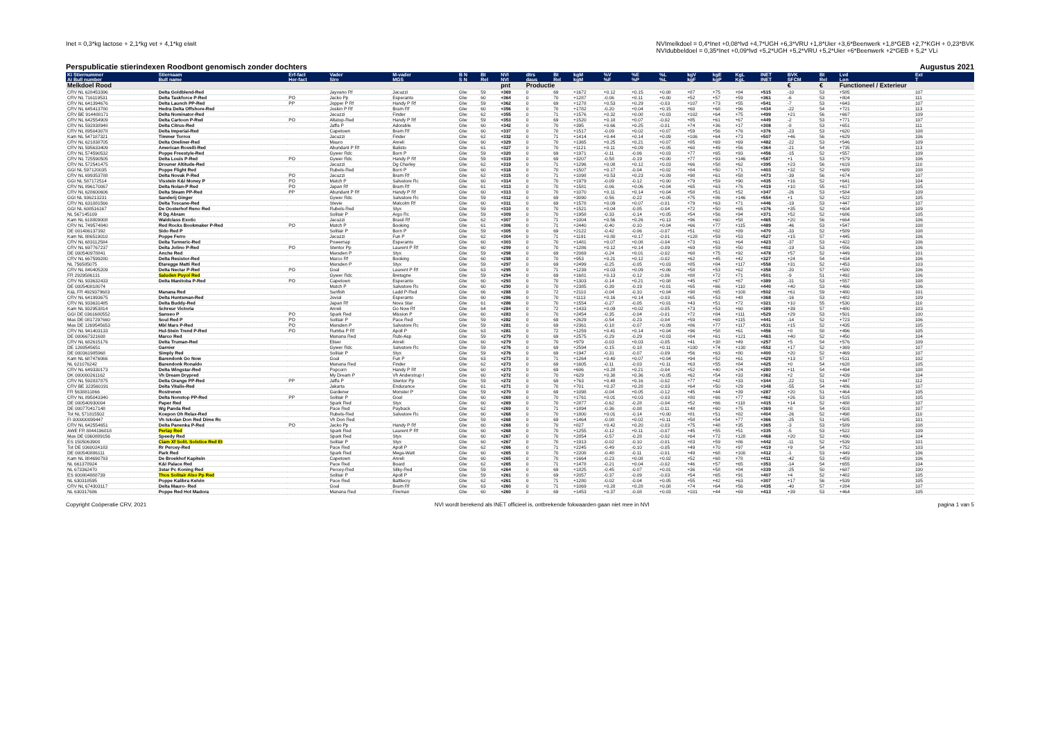Inet = 0,3*kg lactose + 2,1*kg vet + 4,1*kg eiwit
NVImelkdoel = 0,4*Inet +0,08*lvd +4,7*UGH +6,3*VRU +1,8*Uier +3,6*Beenwerk +1,8*GEB +2,7*KGH + 0,23*BVK
NVIdubbeldoel = 0,35*Inet +0,09*lvd +5,2*UGH +5,2*VRU +5,2*Uier +6*Beenwerk +2*GEB + 5,2* VLi
Perspublicatie stierindexen Roodbont genomisch zonder dochters
Augustus 2021
| Ki Stiernummer | Stiernaam | Erf-fact | Vader | M-vader | B N | Bt | NVI | dtrs | Bt | kgM | %V | %E | %L | kgV | kgE | KgL | INET | BVK | Bt | Lvd | Ext |
| --- | --- | --- | --- | --- | --- | --- | --- | --- | --- | --- | --- | --- | --- | --- | --- | --- | --- | --- | --- | --- | --- |
| Ai Bull number | Bull name | Her-fact | Sire | MGS | S N | Rel | NVI | daus | Rel | kgM | %F | %P | %L | kgF | kgP | KgL | INET | SFCM | Rel | Lon | T |
| Melkdoel Rood | | | | | | | pnt | Productie | | | | | | | | | | € | € | Functioneel / Exterieur | |
| CRV NL 628453396 | Delta Goldblend-Red | | Jayvano Rf | Jacuzzi | Glw | 59 | +369 | 0 | 69 | +1672 | +0.12 | +0.15 | +0.08 | +87 | +75 | +84 | +515 | -10 | 53 | +585 | 107 |
| CRV NL 716119531 | Delta Taskforce P-Red | PO | Jacko Pp | Esperanto | Glw | 60 | +364 | 0 | 70 | +1287 | -0.06 | +0.11 | +0.00 | +52 | +57 | +59 | +361 | -6 | 53 | +804 | 111 |
| CRV NL 641394676 | Delta Launch PP-Red | PP | Jopper P Rf | Handy P Rf | Glw | 59 | +362 | 0 | 69 | +1278 | +0.53 | +0.29 | -0.03 | +107 | +73 | +55 | +541 | -7 | 53 | +643 | 107 |
| CRV NL 645413780 | Hedra Delta Offshore-Red | | Joskin P Rf | Bram Rf | Glw | 60 | +356 | 0 | 70 | +1782 | -0.20 | +0.04 | +0.15 | +60 | +68 | +96 | +434 | -22 | 54 | +721 | 113 |
| CRV BE 914488171 | Delta Nominator-Red | | Jacuzzi | Finder | Glw | 62 | +355 | 0 | 71 | +1576 | +0.32 | +0.08 | +0.03 | +102 | +64 | +75 | +499 | +21 | 56 | +667 | 109 |
| CRV NL 642554909 | Delta Cartoon P-Red | PO | Altatop-Red | Handy P Rf | Glw | 59 | +353 | 0 | 69 | +1520 | +0.18 | +0.07 | -0.02 | +85 | +61 | +67 | +449 | -2 | 53 | +771 | 107 |
| CRV NL 592838948 | Delta Citrus-Red | | Jaffa P | Adorable | Glw | 60 | +342 | 0 | 70 | +395 | +0.66 | +0.25 | -0.01 | +74 | +36 | +17 | +308 | -8 | 53 | +651 | 111 |
| CRV NL 895043078 | Delta Imperial-Red | | Capetown | Bram Rf | Glw | 60 | +337 | 0 | 70 | +1517 | -0.09 | +0.02 | +0.07 | +59 | +56 | +76 | +376 | -23 | 53 | +620 | 108 |
| Kam NL 547187321 | Timmer Torrox | | Jacuzzi | Finder | Glw | 62 | +332 | 0 | 71 | +1414 | +0.44 | +0.14 | +0.09 | +106 | +64 | +73 | +507 | +46 | 56 | +629 | 106 |
| CRV NL 621838705 | Delta Oneliner-Red | | Mauro | Anreli | Glw | 60 | +329 | 0 | 70 | +1365 | +0.25 | +0.21 | +0.07 | +85 | +69 | +69 | +482 | -22 | 53 | +546 | 109 |
| CRV NL 595633409 | American Rovelli-Red | | Abundant P Rf | Balisto | Glw | 61 | +327 | 0 | 70 | +1121 | +0.11 | +0.09 | +0.05 | +60 | +49 | +56 | +364 | -21 | 54 | +735 | 113 |
| CRV NL 574590532 | Poppe Freestyle-Red | | Gywer Rdc | Born P | Glw | 59 | +320 | 0 | 69 | +1971 | -0.11 | -0.06 | +0.03 | +77 | +65 | +93 | +456 | -15 | 52 | +557 | 109 |
| CRV NL 725590505 | Delta Louis P-Red | PO | Gywer Rdc | Handy P Rf | Glw | 59 | +319 | 0 | 69 | +3207 | -0.58 | -0.19 | +0.00 | +77 | +93 | +146 | +587 | +1 | 53 | +579 | 106 |
| CRV NL 572541475 | Drouner Altitude-Red | | Jacuzzi | Dg Charley | Glw | 62 | +319 | 0 | 71 | +1296 | +0.08 | +0.12 | +0.03 | +66 | +58 | +62 | +395 | +23 | 56 | +619 | 110 |
| GGI NL 597120035 | Poppe Flight Red | | Rubels-Red | Born P | Glw | 60 | +318 | 0 | 70 | +1507 | +0.17 | -0.04 | +0.02 | +84 | +50 | +71 | +403 | +32 | 52 | +689 | 108 |
| CRV NL 699353788 | Delta Novak P-Red | PO | Jacuzzi | Bram Rf | Glw | 62 | +315 | 0 | 71 | +1098 | +0.53 | +0.23 | +0.09 | +98 | +61 | +58 | +473 | -39 | 56 | +674 | 107 |
| GGI NL 587172514 | Visstein K&I Money P | PO | Match P | Salvatore Rc | Glw | 60 | +314 | 0 | 70 | +1979 | -0.09 | -0.12 | +0.00 | +79 | +59 | +90 | +435 | +16 | 52 | +641 | 104 |
| CRV NL 896170067 | Delta Nolan-P Red | PO | Japan Rf | Bram Rf | Glw | 61 | +313 | 0 | 70 | +1581 | -0.06 | +0.06 | +0.04 | +65 | +63 | +76 | +419 | +10 | 55 | +617 | 105 |
| CRV NL 628600606 | Delta Steam PP-Red | PP | Abundant P Rf | Handy P Rf | Glw | 60 | +313 | 0 | 70 | +1070 | +0.11 | +0.14 | +0.04 | +58 | +51 | +52 | +347 | -26 | 53 | +584 | 109 |
| GGI NL 936213231 | Sanderij Ginger | | Gywer Rdc | Salvatore Rc | Glw | 59 | +312 | 0 | 69 | +3090 | -0.56 | -0.22 | +0.05 | +75 | +86 | +146 | +554 | +1 | 52 | +522 | 105 |
| CRV NL 631081566 | Delta Toscane-Red | | Stevie | Malcolm Rf | Glw | 60 | +311 | 0 | 69 | +1578 | +0.09 | +0.07 | -0.01 | +79 | +63 | +71 | +446 | -19 | 53 | +447 | 107 |
| GGI NL 608516167 | De Oosterhof Reno Red | | Rubels-Red | Styx | Glw | 59 | +310 | 0 | 70 | +1521 | +0.04 | -0.05 | -0.04 | +72 | +50 | +65 | +376 | +35 | 52 | +604 | 109 |
| NL 567145109 | R Dg Abram | | Solitair P | Argo Rc | Glw | 59 | +309 | 0 | 70 | +1958 | -0.33 | -0.14 | +0.05 | +54 | +56 | +94 | +371 | +52 | 52 | +686 | 105 |
| Kam NL 618809008 | Waldclass Exotic | | Jacuzzi | Brasil Rf | Glw | 62 | +307 | 0 | 71 | +1004 | +0.56 | +0.26 | +0.13 | +96 | +60 | +58 | +465 | +20 | 56 | +664 | 106 |
| CRV NL 749574840 | Red Rocks Bookmaker P-Red | PO | Match P | Booking | Glw | 61 | +306 | 0 | 71 | +2440 | -0.40 | -0.10 | +0.04 | +66 | +77 | +115 | +489 | -46 | 53 | +547 | 108 |
| DE 001406137392 | Sido Red P | | Solitair P | Born P | Glw | 59 | +305 | 0 | 69 | +2122 | -0.42 | -0.06 | -0.07 | +51 | +82 | +89 | +470 | -33 | 52 | +589 | 108 |
| Kam NL 886519010 | Poppe Ferro | | Jacuzzi | Fun P | Glw | 62 | +304 | 0 | 71 | +1191 | +0.80 | +0.17 | -0.01 | +128 | +59 | +53 | +527 | +15 | 57 | +445 | 106 |
| CRV NL 683112584 | Delta Turmeric-Red | | Powernap | Esperanto | Glw | 60 | +303 | 0 | 70 | +1481 | +0.07 | +0.08 | -0.04 | +73 | +61 | +64 | +423 | -37 | 53 | +422 | 106 |
| CRV NL 697767237 | Delta Jolino P-Red | PO | Stentor Pp | Laurent P Rf | Glw | 60 | +299 | 0 | 70 | +1286 | +0.12 | +0.14 | -0.09 | +69 | +59 | +50 | +402 | -19 | 53 | +556 | 106 |
| DE 000540978841 | Anche Red | | Marsden P | Styx | Glw | 59 | +298 | 0 | 69 | +2069 | -0.24 | +0.01 | -0.02 | +68 | +75 | +92 | +478 | +57 | 52 | +449 | 101 |
| CRV NL 667599280 | Delta Resistor-Red | | Marco Rf | Booking | Glw | 60 | +298 | 0 | 70 | +953 | +0.21 | +0.12 | -0.02 | +62 | +45 | +42 | +327 | +24 | 54 | +434 | 106 |
| NL 756585075 | Etaregge Matti Red | | Marsden P | Styx | Glw | 59 | +297 | 0 | 69 | +2499 | -0.25 | -0.05 | +0.03 | +85 | +84 | +117 | +558 | +31 | 52 | +453 | 103 |
| CRV NL 840405209 | Delta Nectar P-Red | PO | Goal | Laurent P Rf | Glw | 63 | +295 | 0 | 71 | +1239 | +0.03 | +0.09 | +0.06 | +58 | +53 | +62 | +358 | -20 | 57 | +580 | 106 |
| FR 2929586131 | Saluden Puyol Red | | Gywer Rdc | Bretagne | Glw | 59 | +294 | 0 | 69 | +1681 | +0.13 | -0.12 | -0.06 | +88 | +72 | +71 | +501 | -9 | 51 | +492 | 106 |
| CRV NL 933632433 | Delta Manitoba P-Red | PO | Capetown | Esperanto | Glw | 60 | +293 | 0 | 70 | +1303 | -0.14 | +0.21 | +0.08 | +45 | +67 | +67 | +389 | -31 | 53 | +557 | 108 |
| DE 000540818074 | | | Match P | Salvatore Rc | Glw | 60 | +290 | 0 | 70 | +2385 | -0.39 | -0.19 | +0.01 | +65 | +66 | +110 | +440 | +40 | 53 | +466 | 106 |
| K&L FR 4929379683 | Manana Red | | Sunfish | Ladd P-Red | Glw | 66 | +288 | 0 | 72 | +2110 | -0.04 | -0.10 | +0.04 | +98 | +65 | +100 | +502 | +61 | 59 | +480 | 101 |
| CRV NL 641993675 | Delta Huntsman-Red | | Jovial | Esperanto | Glw | 60 | +286 | 0 | 70 | +1113 | +0.16 | +0.14 | -0.03 | +65 | +53 | +48 | +368 | -16 | 53 | +482 | 109 |
| CRV NL 933631485 | Delta Buddy-Red | | Japan Rf | Nova Star | Glw | 61 | +286 | 0 | 70 | +1554 | -0.27 | -0.05 | +0.01 | +43 | +51 | +72 | +321 | +10 | 55 | +530 | 110 |
| Kam NL 932953814 | Schreur Victoria | | Anreli | Go Now Rf | Glw | 64 | +284 | 0 | 72 | +1433 | +0.09 | +0.02 | -0.05 | +73 | +53 | +60 | +389 | +39 | 57 | +480 | 103 |
| GGI DE 0361680552 | Sanseo P | PO | Spark Red | Mission P | Glw | 60 | +283 | 0 | 70 | +2454 | -0.35 | -0.04 | -0.01 | +72 | +84 | +111 | +529 | +29 | 53 | +501 | 100 |
| Mas DE 0817297660 | Soul Red P | PO | Solitair P | Pace Red | Glw | 59 | +282 | 0 | 69 | +2629 | -0.54 | -0.23 | -0.04 | +59 | +69 | +115 | +441 | -14 | 52 | +723 | 106 |
| Mas DE 1269545653 | Mbl Mars P-Red | PO | Marsden P | Salvatore Rc | Glw | 59 | +281 | 0 | 69 | +2361 | -0.18 | -0.07 | +0.09 | +86 | +77 | +117 | +531 | +15 | 52 | +435 | 105 |
| CRV NL 941403133 | Hul-Stein Trend P-Red | PO | Rumba P Rf | Apoll P | Glw | 63 | +281 | 0 | 72 | +1259 | +0.41 | +0.14 | +0.04 | +96 | +58 | +61 | +456 | +8 | 58 | +496 | 105 |
| DE 000667321608 | Marco Red | | Manana Red | Rubi-Asp | Glw | 59 | +279 | 0 | 69 | +2575 | -0.29 | -0.29 | +0.03 | +84 | +61 | +121 | +463 | +40 | 52 | +450 | 104 |
| CRV NL 682615176 | Delta Truman-Red | | Eliser | Anreli | Glw | 60 | +279 | 0 | 70 | +979 | -0.03 | +0.03 | -0.05 | +41 | +38 | +49 | +257 | +5 | 54 | +576 | 109 |
| DE 1269545651 | Garnier | | Gywer Rdc | Salvatore Rc | Glw | 59 | +276 | 0 | 69 | +2594 | -0.15 | -0.18 | +0.11 | +100 | +74 | +130 | +552 | +17 | 52 | +369 | 107 |
| DE 000361985968 | Simply Red | | Solitair P | Styx | Glw | 59 | +276 | 0 | 69 | +1947 | -0.31 | -0.07 | -0.09 | +56 | +63 | +80 | +400 | +20 | 52 | +469 | 107 |
| Kam NL 687476066 | Barendonk Go Now | | Goal | Fun P | Glw | 63 | +273 | 0 | 71 | +1264 | +0.40 | +0.07 | +0.04 | +94 | +52 | +61 | +429 | +13 | 57 | +511 | 102 |
| NL 621076242 | Barendonk Ronaldo | | Manana Red | Finder | Glw | 62 | +273 | 0 | 69 | +1605 | -0.11 | -0.03 | +0.11 | +63 | +55 | +84 | +425 | +0 | 54 | +628 | 105 |
| CRV NL 649330173 | Delta Wingstar-Red | | Popcorn | Handy P Rf | Glw | 60 | +273 | 0 | 69 | +606 | +0.28 | +0.21 | -0.04 | +52 | +40 | +24 | +280 | +11 | 54 | +494 | 108 |
| DK 000000261162 | Vh Dream Drypred | | My Dream P | Vh Anderstrup I | Glw | 60 | +272 | 0 | 70 | +629 | +0.38 | +0.36 | +0.05 | +62 | +54 | +33 | +362 | +2 | 52 | +439 | 104 |
| CRV NL 592837875 | Delta Orange PP-Red | PP | Jaffa P | Stentor Pp | Glw | 59 | +272 | 0 | 69 | +763 | +0.48 | +0.16 | -0.02 | +77 | +42 | +33 | +344 | -22 | 51 | +447 | 112 |
| CRV BE 323560191 | Delta Vitalis-Red | | Jakarta | Endurance | Glw | 61 | +271 | 0 | 70 | +701 | +0.37 | +0.28 | -0.03 | +64 | +50 | +29 | +348 | -55 | 54 | +486 | 107 |
| FR 5638811866 | Rostrenen | | Gardener | Monster P | Glw | 59 | +270 | 0 | 69 | +1098 | -0.04 | +0.05 | -0.12 | +45 | +44 | +39 | +287 | +20 | 51 | +464 | 105 |
| CRV NL 895043340 | Delta Nonstop PP-Red | PP | Solitair P | Goal | Glw | 60 | +269 | 0 | 70 | +1761 | +0.01 | +0.03 | -0.03 | +80 | +66 | +77 | +462 | +26 | 53 | +515 | 105 |
| DE 000540930004 | Paper Red | | Spark Red | Styx | Glw | 60 | +269 | 0 | 70 | +2877 | -0.62 | -0.28 | -0.04 | +52 | +66 | +118 | +415 | +14 | 52 | +488 | 107 |
| DE 000770417148 | Wg Panda Red | | Pace Red | Payback | Glw | 62 | +269 | 0 | 71 | +1894 | -0.36 | -0.08 | -0.11 | +48 | +60 | +75 | +369 | +8 | 54 | +503 | 107 |
| Tot NL 571815502 | Koepon Oh Relax-Red | | Rubels-Red | Salvatore Rc | Glw | 60 | +268 | 0 | 70 | +1800 | +0.01 | -0.14 | +0.00 | +81 | +51 | +82 | +404 | -26 | 52 | +498 | 110 |
| FI 000000099447 | Vh Iskolan Don Red Dime Rc | | Vh Don Red | | Glw | 59 | +268 | 0 | 69 | +1464 | -0.08 | +0.02 | +0.11 | +58 | +54 | +77 | +366 | -25 | 51 | +585 | 101 |
| CRV NL 642554651 | Delta Panenka P-Red | PO | Jacko Pp | Handy P Rf | Glw | 60 | +268 | 0 | 70 | +827 | +0.42 | +0.20 | -0.03 | +75 | +48 | +35 | +365 | -3 | 53 | +589 | 108 |
| AWE FR 8844196818 | Perlay Red | | Spark Red | Laurent P Rf | Glw | 60 | +268 | 0 | 70 | +1255 | -0.12 | +0.11 | -0.07 | +45 | +55 | +51 | +335 | -5 | 53 | +522 | 109 |
| Mas DE 0360889156 | Speedy Red | | Spark Red | Styx | Glw | 60 | +267 | 0 | 70 | +2854 | -0.57 | -0.28 | -0.02 | +64 | +72 | +128 | +468 | +20 | 52 | +490 | 104 |
| ES 1505063900 | Ciam Xf Solit. Solstice Red Et | | Solitair P | Styx | Glw | 60 | +267 | 0 | 70 | +1913 | -0.02 | -0.10 | -0.01 | +83 | +59 | +86 | +442 | -11 | 52 | +539 | 101 |
| Tot DE 0360024183 | Rr Percey-Red | | Pace Red | Apoll P | Glw | 62 | +266 | 0 | 71 | +2245 | -0.49 | -0.10 | -0.05 | +49 | +70 | +97 | +419 | +9 | 54 | +752 | 103 |
| DE 000540886111 | Park Red | | Spark Red | Mega-Watt | Glw | 60 | +265 | 0 | 70 | +2208 | -0.48 | -0.11 | -0.01 | +49 | +68 | +100 | +412 | -1 | 53 | +449 | 106 |
| Kam NL 884690793 | De Broekhof Kapitein | | Capetown | Anreli | Glw | 60 | +265 | 0 | 70 | +1664 | -0.23 | +0.08 | +0.02 | +52 | +68 | +78 | +411 | -42 | 53 | +459 | 106 |
| NL 661378924 | K&I Palace Red | | Pace Red | Board | Glw | 62 | +265 | 0 | 71 | +1478 | -0.21 | +0.04 | -0.02 | +46 | +57 | +65 | +353 | -14 | 54 | +655 | 104 |
| NL 673362470 | 3star Pc Koning Red | | Percey-Red | Silky-Red | Glw | 59 | +264 | 0 | 69 | +1825 | -0.45 | -0.07 | +0.01 | +36 | +58 | +84 | +339 | -25 | 50 | +687 | 100 |
| ES 000804888739 | Thos Solitair Also Pp Red | | Solitair P | Apoll P | Glw | 59 | +261 | 0 | 69 | +2057 | -0.37 | -0.09 | -0.03 | +54 | +65 | +91 | +407 | +4 | 52 | +482 | 105 |
| NL 630318595 | Poppe Kalibra Kelvin | | Pace Red | Battlecry | Glw | 62 | +261 | 0 | 71 | +1280 | -0.02 | -0.04 | +0.05 | +55 | +42 | +63 | +307 | +17 | 56 | +539 | 105 |
| CRV NL 674303117 | Delta Mauro- Red | | Goal | Bram Rf | Glw | 63 | +260 | 0 | 71 | +1069 | +0.28 | +0.28 | +0.08 | +74 | +64 | +56 | +435 | -40 | 57 | +284 | 107 |
| NL 630317686 | Poppe Red Hot Madora | | Manana Red | Fireman | Glw | 60 | +260 | 0 | 69 | +1453 | +0.37 | -0.08 | +0.03 | +101 | +44 | +69 | +413 | +39 | 53 | +464 | 105 |
Copyright Coöperatie CRV, 2021 NVI wordt berekend als INET officieel is, ontbrekende fokwaarden gaan niet mee in NVI
pagina 1 van 5